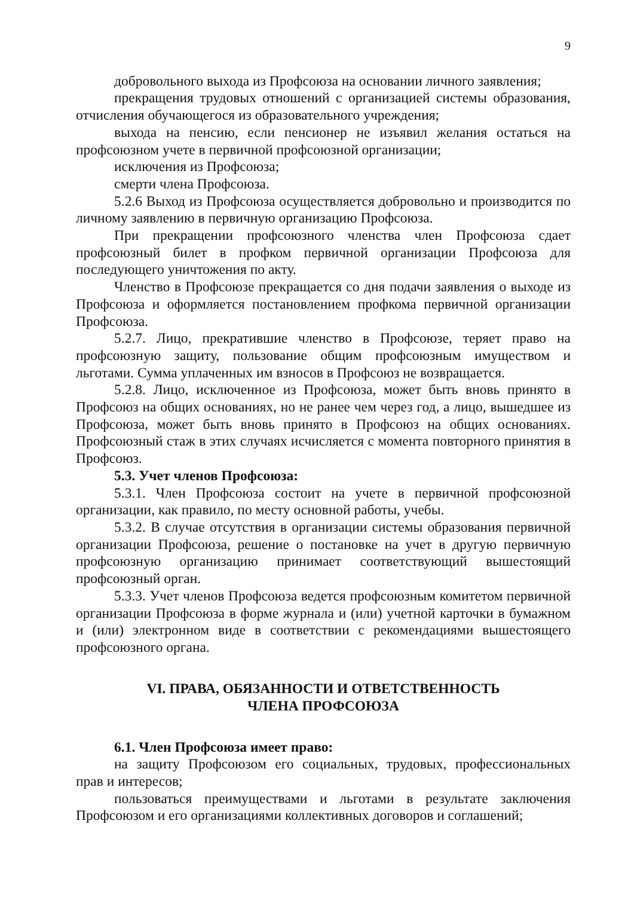9
добровольного выхода из Профсоюза на основании личного заявления;
прекращения трудовых отношений с организацией системы образования, отчисления обучающегося из образовательного учреждения;
выхода на пенсию, если пенсионер не изъявил желания остаться на профсоюзном учете в первичной профсоюзной организации;
исключения из Профсоюза;
смерти члена Профсоюза.
5.2.6 Выход из Профсоюза осуществляется добровольно и производится по личному заявлению в первичную организацию Профсоюза.
При прекращении профсоюзного членства член Профсоюза сдает профсоюзный билет в профком первичной организации Профсоюза для последующего уничтожения по акту.
Членство в Профсоюзе прекращается со дня подачи заявления о выходе из Профсоюза и оформляется постановлением профкома первичной организации Профсоюза.
5.2.7. Лицо, прекратившие членство в Профсоюзе, теряет право на профсоюзную защиту, пользование общим профсоюзным имуществом и льготами. Сумма уплаченных им взносов в Профсоюз не возвращается.
5.2.8. Лицо, исключенное из Профсоюза, может быть вновь принято в Профсоюз на общих основаниях, но не ранее чем через год, а лицо, вышедшее из Профсоюза, может быть вновь принято в Профсоюз на общих основаниях. Профсоюзный стаж в этих случаях исчисляется с момента повторного принятия в Профсоюз.
5.3. Учет членов Профсоюза:
5.3.1. Член Профсоюза состоит на учете в первичной профсоюзной организации, как правило, по месту основной работы, учебы.
5.3.2. В случае отсутствия в организации системы образования первичной организации Профсоюза, решение о постановке на учет в другую первичную профсоюзную организацию принимает соответствующий вышестоящий профсоюзный орган.
5.3.3. Учет членов Профсоюза ведется профсоюзным комитетом первичной организации Профсоюза в форме журнала и (или) учетной карточки в бумажном и (или) электронном виде в соответствии с рекомендациями вышестоящего профсоюзного органа.
VI. ПРАВА, ОБЯЗАННОСТИ И ОТВЕТСТВЕННОСТЬ
ЧЛЕНА ПРОФСОЮЗА
6.1. Член Профсоюза имеет право:
на защиту Профсоюзом его социальных, трудовых, профессиональных прав и интересов;
пользоваться преимуществами и льготами в результате заключения Профсоюзом и его организациями коллективных договоров и соглашений;